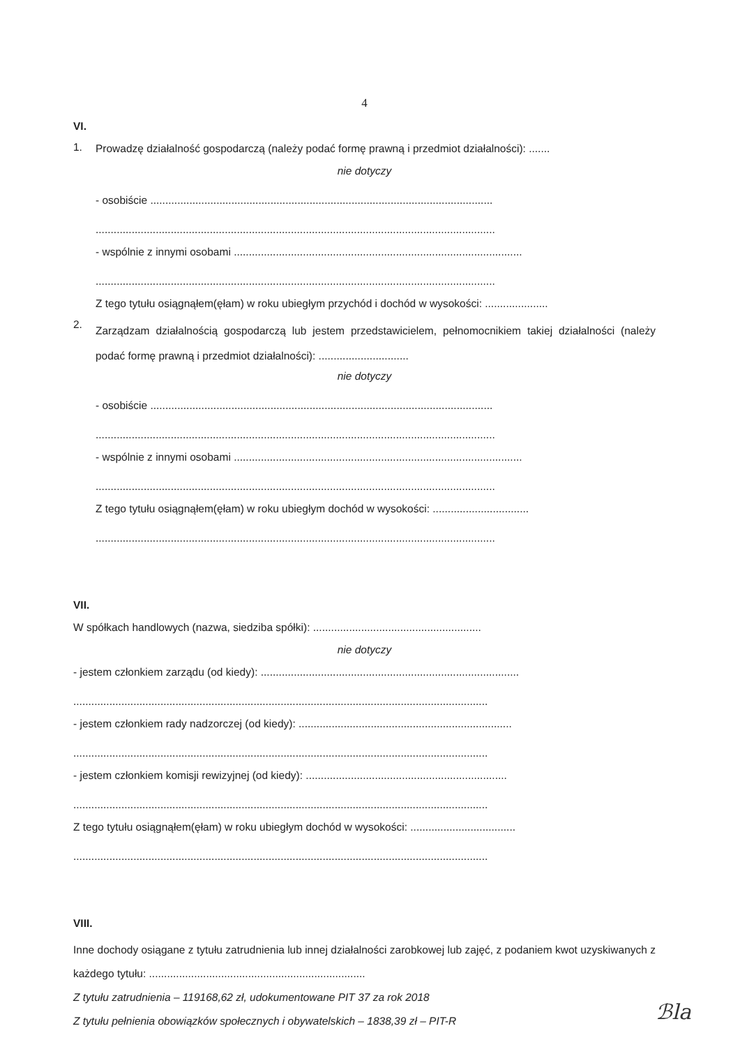4
VI.
1.
Prowadzę działalność gospodarczą (należy podać formę prawną i przedmiot działalności): .......
nie dotyczy
- osobiście ..................................................................................................................
.....................................................................................................................................
- wspólnie z innymi osobami ................................................................................................
.....................................................................................................................................
Z tego tytułu osiągnąłem(ęłam) w roku ubiegłym przychód i dochód w wysokości: .....................
2.
Zarządzam działalnością gospodarczą lub jestem przedstawicielem, pełnomocnikiem takiej działalności (należy podać formę prawną i przedmiot działalności): ..............................
nie dotyczy
- osobiście ..................................................................................................................
.....................................................................................................................................
- wspólnie z innymi osobami ................................................................................................
.....................................................................................................................................
Z tego tytułu osiągnąłem(ęłam) w roku ubiegłym dochód w wysokości: ................................
.....................................................................................................................................
VII.
W spółkach handlowych (nazwa, siedziba spółki): ........................................................
nie dotyczy
- jestem członkiem zarządu (od kiedy): ......................................................................................
..........................................................................................................................................
- jestem członkiem rady nadzorczej (od kiedy): .......................................................................
..........................................................................................................................................
- jestem członkiem komisji rewizyjnej (od kiedy): ...................................................................
..........................................................................................................................................
Z tego tytułu osiągnąłem(ęłam) w roku ubiegłym dochód w wysokości: ...................................
..........................................................................................................................................
VIII.
Inne dochody osiągane z tytułu zatrudnienia lub innej działalności zarobkowej lub zajęć, z podaniem kwot uzyskiwanych z każdego tytułu: ........................................................................
Z tytułu zatrudnienia – 119168,62 zł, udokumentowane PIT 37 za rok 2018
Z tytułu pełnienia obowiązków społecznych i obywatelskich – 1838,39 zł – PIT-R
..........................................................................................................................................
ℬla